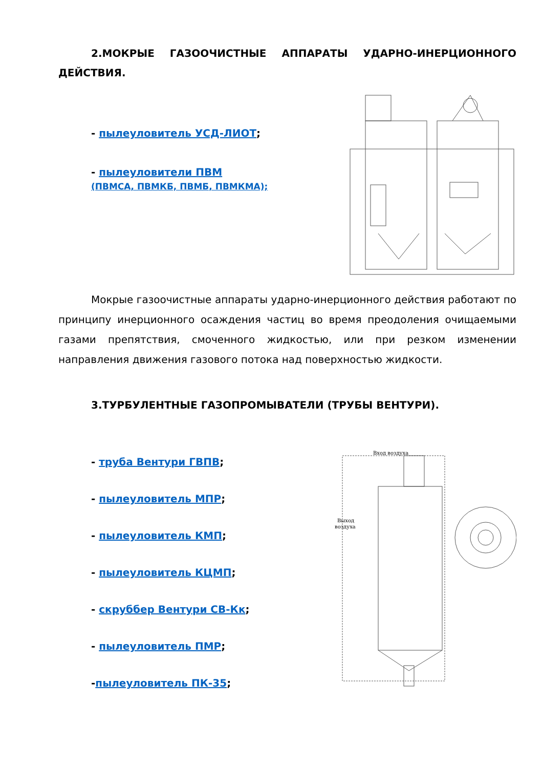2.МОКРЫЕ ГАЗООЧИСТНЫЕ АППАРАТЫ УДАРНО-ИНЕРЦИОННОГО ДЕЙСТВИЯ.
- пылеуловитель УСД-ЛИОТ;
- пылеуловители ПВМ
(ПВМСА, ПВМКБ, ПВМБ, ПВМКМА);
Мокрые газоочистные аппараты ударно-инерционного действия работают по принципу инерционного осаждения частиц во время преодоления очищаемыми газами препятствия, смоченного жидкостью, или при резком изменении направления движения газового потока над поверхностью жидкости.
3.ТУРБУЛЕНТНЫЕ ГАЗОПРОМЫВАТЕЛИ (ТРУБЫ ВЕНТУРИ).
- труба Вентури ГВПВ;
- пылеуловитель МПР;
- пылеуловитель КМП;
- пылеуловитель КЦМП;
- скруббер Вентури СВ-Кк;
- пылеуловитель ПМР;
-пылеуловитель ПК-35;
Вход воздуха
Выход
воздуха